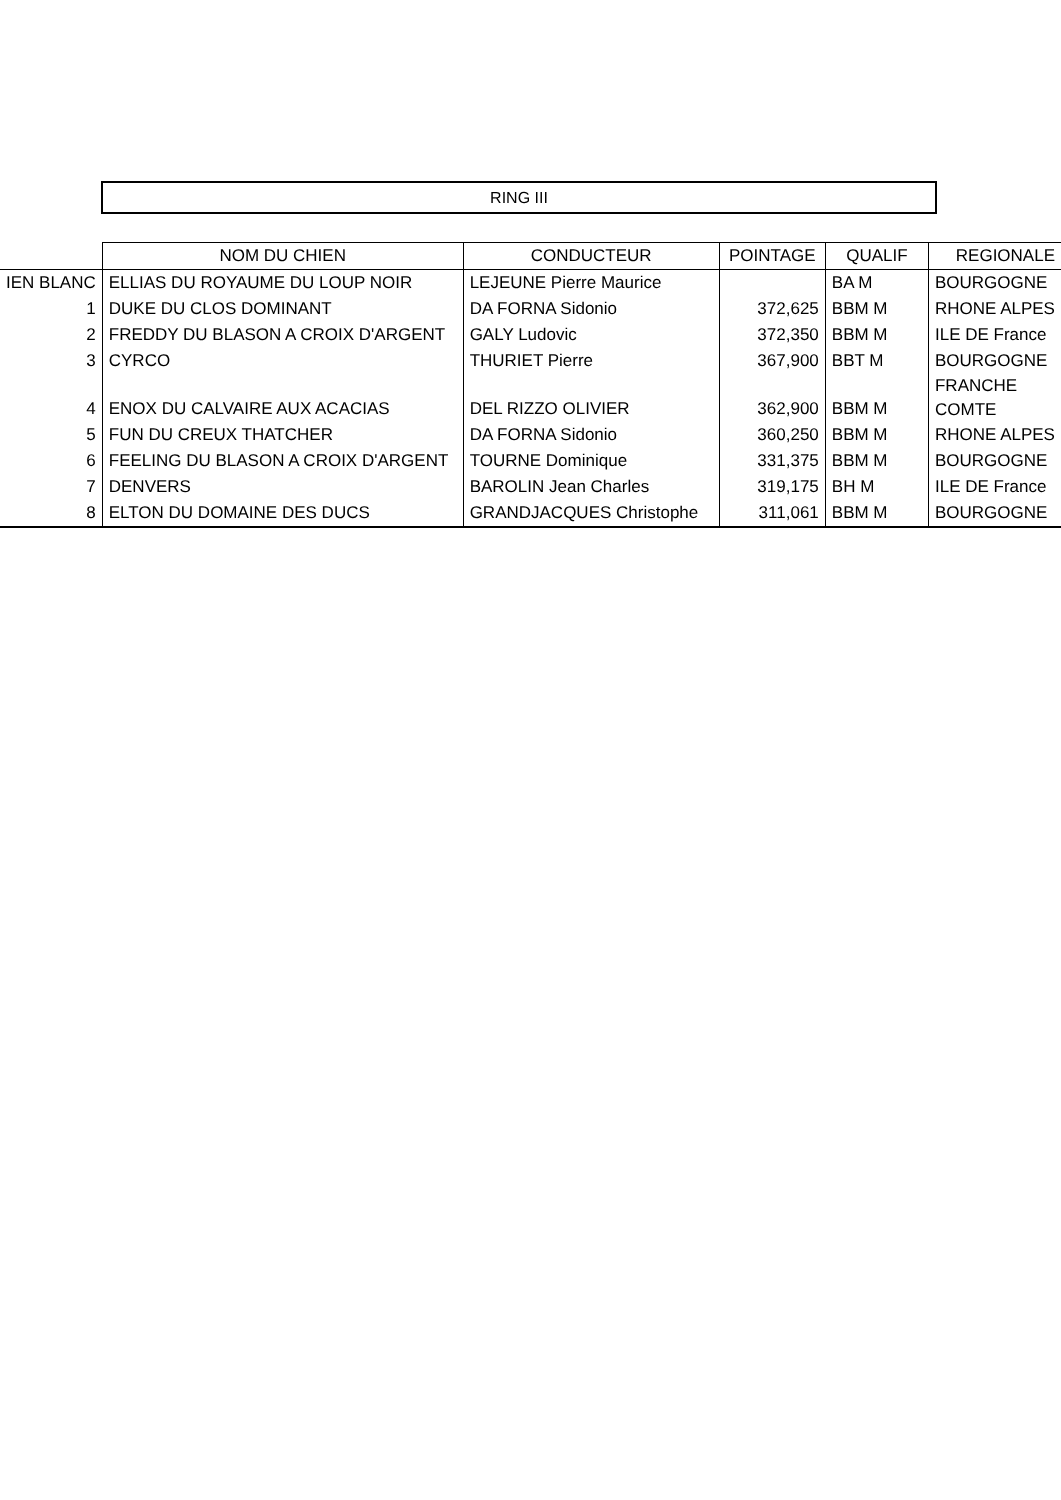RING III
| | NOM DU CHIEN | CONDUCTEUR | POINTAGE | QUALIF | REGIONALE |
| --- | --- | --- | --- | --- | --- |
| IEN BLANC | ELLIAS DU ROYAUME DU LOUP NOIR | LEJEUNE Pierre Maurice | | BA M | BOURGOGNE |
| 1 | DUKE DU CLOS DOMINANT | DA FORNA Sidonio | 372,625 | BBM M | RHONE ALPES |
| 2 | FREDDY DU BLASON A CROIX D'ARGENT | GALY Ludovic | 372,350 | BBM M | ILE DE France |
| 3 | CYRCO | THURIET Pierre | 367,900 | BBT M | BOURGOGNE |
| 4 | ENOX DU CALVAIRE AUX ACACIAS | DEL RIZZO OLIVIER | 362,900 | BBM M | FRANCHE COMTE |
| 5 | FUN DU CREUX THATCHER | DA FORNA Sidonio | 360,250 | BBM M | RHONE ALPES |
| 6 | FEELING DU BLASON A CROIX D'ARGENT | TOURNE Dominique | 331,375 | BBM M | BOURGOGNE |
| 7 | DENVERS | BAROLIN Jean Charles | 319,175 | BH M | ILE DE France |
| 8 | ELTON DU DOMAINE DES DUCS | GRANDJACQUES Christophe | 311,061 | BBM M | BOURGOGNE |